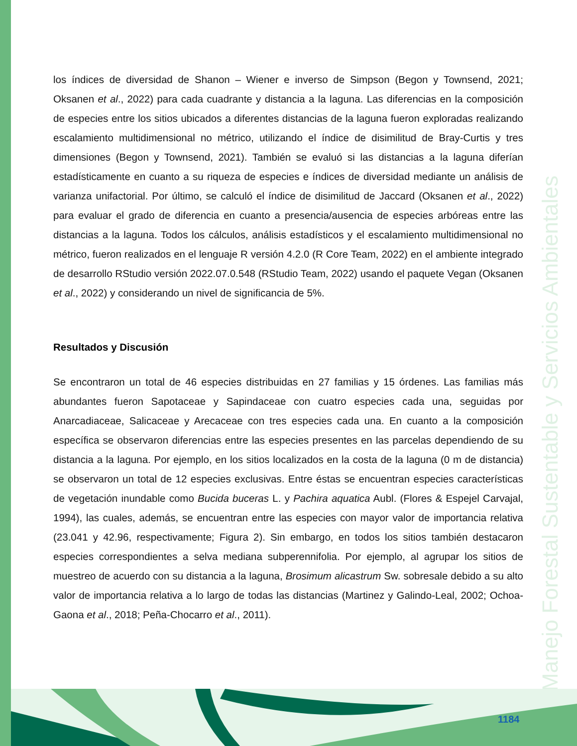Manejo Forestal Sustentable y Servicios Ambientales
los índices de diversidad de Shanon – Wiener e inverso de Simpson (Begon y Townsend, 2021; Oksanen et al., 2022) para cada cuadrante y distancia a la laguna. Las diferencias en la composición de especies entre los sitios ubicados a diferentes distancias de la laguna fueron exploradas realizando escalamiento multidimensional no métrico, utilizando el índice de disimilitud de Bray-Curtis y tres dimensiones (Begon y Townsend, 2021). También se evaluó si las distancias a la laguna diferían estadísticamente en cuanto a su riqueza de especies e índices de diversidad mediante un análisis de varianza unifactorial. Por último, se calculó el índice de disimilitud de Jaccard (Oksanen et al., 2022) para evaluar el grado de diferencia en cuanto a presencia/ausencia de especies arbóreas entre las distancias a la laguna. Todos los cálculos, análisis estadísticos y el escalamiento multidimensional no métrico, fueron realizados en el lenguaje R versión 4.2.0 (R Core Team, 2022) en el ambiente integrado de desarrollo RStudio versión 2022.07.0.548 (RStudio Team, 2022) usando el paquete Vegan (Oksanen et al., 2022) y considerando un nivel de significancia de 5%.
Resultados y Discusión
Se encontraron un total de 46 especies distribuidas en 27 familias y 15 órdenes. Las familias más abundantes fueron Sapotaceae y Sapindaceae con cuatro especies cada una, seguidas por Anarcadiaceae, Salicaceae y Arecaceae con tres especies cada una. En cuanto a la composición específica se observaron diferencias entre las especies presentes en las parcelas dependiendo de su distancia a la laguna. Por ejemplo, en los sitios localizados en la costa de la laguna (0 m de distancia) se observaron un total de 12 especies exclusivas. Entre éstas se encuentran especies características de vegetación inundable como Bucida buceras L. y Pachira aquatica Aubl. (Flores & Espejel Carvajal, 1994), las cuales, además, se encuentran entre las especies con mayor valor de importancia relativa (23.041 y 42.96, respectivamente; Figura 2). Sin embargo, en todos los sitios también destacaron especies correspondientes a selva mediana subperennifolia. Por ejemplo, al agrupar los sitios de muestreo de acuerdo con su distancia a la laguna, Brosimum alicastrum Sw. sobresale debido a su alto valor de importancia relativa a lo largo de todas las distancias (Martinez y Galindo-Leal, 2002; Ochoa-Gaona et al., 2018; Peña-Chocarro et al., 2011).
1184